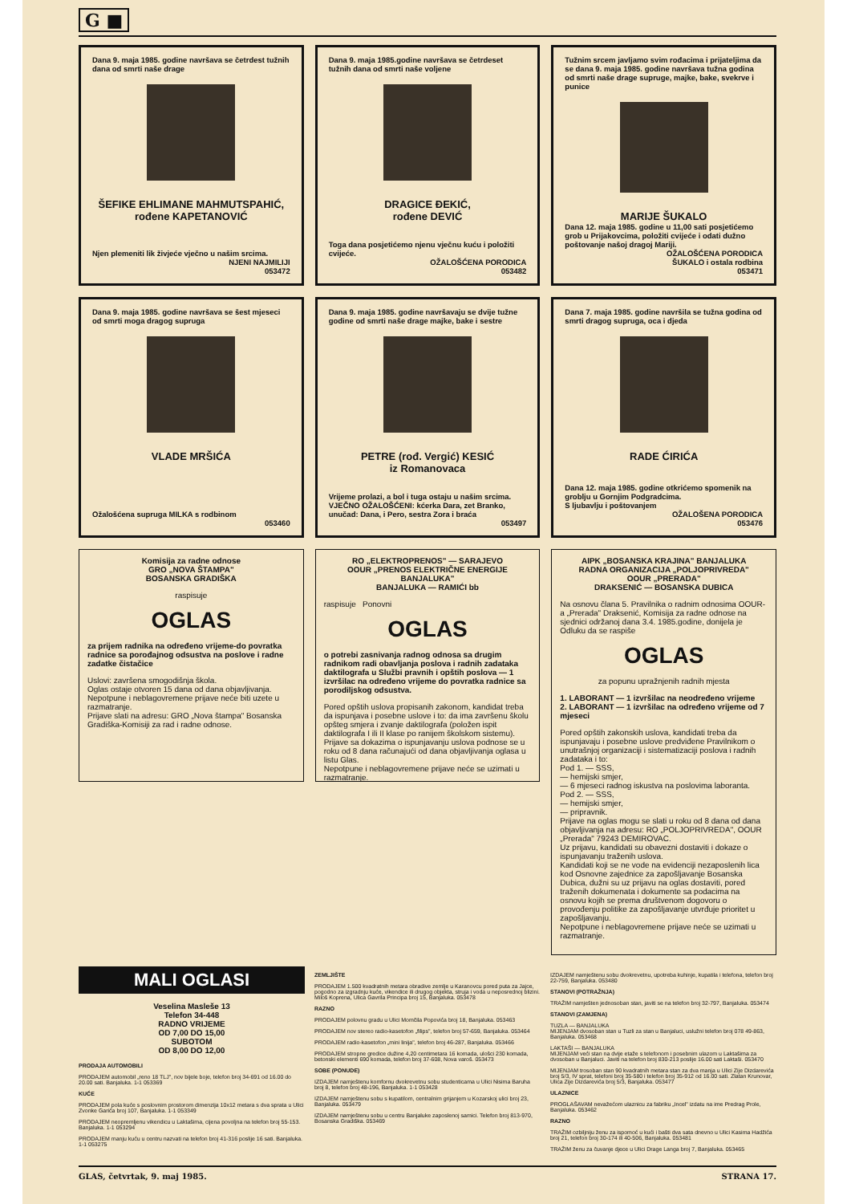G ■
Dana 9. maja 1985. godine navršava se četrdest tužnih dana od smrti naše drage
ŠEFIKE EHLIMANE MAHMUTSPAHIĆ, rođene KAPETANOVIĆ
Njen plemeniti lik živjeće vječno u našim srcima.
NJENI NAJMILIJI
053472
Dana 9. maja 1985.godine navršava se četrdeset tužnih dana od smrti naše voljene
DRAGICE ĐEKIĆ,
rođene DEVIĆ
Toga dana posjetićemo njenu vječnu kuću i položiti cvijeće.
OŽALOŠĆENA PORODICA
053482
Tužnim srcem javljamo svim rođacima i prijateljima da se dana 9. maja 1985. godine navršava tužna godina od smrti naše drage supruge, majke, bake, svekrve i punice
MARIJE ŠUKALO
Dana 12. maja 1985. godine u 11,00 sati posjetićemo grob u Prijakovcima, položiti cvijeće i odati dužno poštovanje našoj dragoj Mariji.
OŽALOŠĆENA PORODICA
ŠUKALO i ostala rodbina
053471
Dana 9. maja 1985. godine navršava se šest mjeseci od smrti moga dragog supruga
VLADE MRŠIĆA
Ožalošćena supruga MILKA s rodbinom
053460
Dana 9. maja 1985. godine navršavaju se dvije tužne godine od smrti naše drage majke, bake i sestre
PETRE (rođ. Vergić) KESIĆ
iz Romanovaca
Vrijeme prolazi, a bol i tuga ostaju u našim srcima.
VJEČNO OŽALOŠĆENI: kćerka Dara, zet Branko, unučad: Dana, i Pero, sestra Zora i braća
053497
Dana 7. maja 1985. godine navršila se tužna godina od smrti dragog supruga, oca i djeda
RADE ĆIRIĆA
Dana 12. maja 1985. godine otkrićemo spomenik na groblju u Gornjim Podgradcima.
S ljubavlju i poštovanjem
OŽALOŠENA PORODICA
053476
Komisija za radne odnose
GRO „NOVA ŠTAMPA"
BOSANSKA GRADIŠKA
raspisuje
OGLAS
za prijem radnika na određeno vrijeme-do povratka radnice sa porođajnog odsustva na poslove i radne zadatke čistačice
Uslovi: završena smogodišnja škola.
Oglas ostaje otvoren 15 dana od dana objavljivanja.
Nepotpune i neblagovremene prijave neće biti uzete u razmatranje.
Prijave slati na adresu: GRO „Nova štampa" Bosanska Gradiška-Komisiji za rad i radne odnose.
RO „ELEKTROPRENOS" — SARAJEVO
OOUR „PRENOS ELEKTRIČNE ENERGIJE BANJALUKA"
BANJALUKA — RAMIĆI bb
raspisuje Ponovni
OGLAS
o potrebi zasnivanja radnog odnosa sa drugim radnikom radi obavljanja poslova i radnih zadataka daktilografa u Službi pravnih i opštih poslova — 1 izvršilac na određeno vrijeme do povratka radnice sa porodiljskog odsustva.
Pored opštih uslova propisanih zakonom, kandidat treba da ispunjava i posebne uslove i to: da ima završenu školu opšteg smjera i zvanje daktilografa (položen ispit daktilografa I ili II klase po ranijem školskom sistemu).
Prijave sa dokazima o ispunjavanju uslova podnose se u roku od 8 dana računajući od dana objavljivanja oglasa u listu Glas.
Nepotpune i neblagovremene prijave neće se uzimati u razmatranje.
AIPK „BOSANSKA KRAJINA" BANJALUKA
RADNA ORGANIZACIJA „POLJOPRIVREDA"
OOUR „PRERADA"
DRAKSENIĆ — BOSANSKA DUBICA
Na osnovu člana 5. Pravilnika o radnim odnosima OOUR-a „Prerada" Draksenić, Komisija za radne odnose na sjednici održanoj dana 3.4. 1985.godine, donijela je Odluku da se raspiše
OGLAS
za popunu upražnjenih radnih mjesta
1. LABORANT — 1 izvršilac na neodređeno vrijeme
2. LABORANT — 1 izvršilac na određeno vrijeme od 7 mjeseci
Pored opštih zakonskih uslova, kandidati treba da ispunjavaju i posebne uslove predviđene Pravilnikom o unutrašnjoj organizaciji i sistematizaciji poslova i radnih zadataka i to:
Pod 1. — SSS,
— hemijski smjer,
— 6 mjeseci radnog iskustva na poslovima laboranta.
Pod 2. — SSS,
— hemijski smjer,
— pripravnik.
Prijave na oglas mogu se slati u roku od 8 dana od dana objavljivanja na adresu: RO „POLJOPRIVREDA", OOUR „Prerada" 79243 DEMIROVAC.
Uz prijavu, kandidati su obavezni dostaviti i dokaze o ispunjavanju traženih uslova.
Kandidati koji se ne vode na evidenciji nezaposlenih lica kod Osnovne zajednice za zapošljavanje Bosanska Dubica, dužni su uz prijavu na oglas dostaviti, pored traženih dokumenata i dokumente sa podacima na osnovu kojih se prema društvenom dogovoru o provođenju politike za zapošljavanje utvrđuje prioritet u zapošljavanju.
Nepotpune i neblagovremene prijave neće se uzimati u razmatranje.
MALI OGLASI
Veselina Masleše 13
Telefon 34-448
RADNO VRIJEME
OD 7,00 DO 15,00
SUBOTOM
OD 8,00 DO 12,00
PRODAJA AUTOMOBILI
PRODAJEM automobil „reno 18 TLJ", nov bijele boje, telefon broj 34-691 od 16.00 do 20.00 sati. Banjaluka. 1-1 053369
KUĆE
PRODAJEM pola kuće s poslovnim prostorom dimenzija 10x12 metara s dva sprata u Ulici Zvonke Garića broj 107, Banjaluka. 1-1 053349
PRODAJEM neopremljenu vikendicu u Laktašima, cijena povoljna na telefon broj 55-153. Banjaluka. 1-1 053294
PRODAJEM manju kuću u centru nazvati na telefon broj 41-316 poslije 16 sati. Banjaluka. 1-1 053275
ZEMLJIŠTE
PRODAJEM 1.500 kvadratnih metara obradive zemlje u Karanovcu pored puta za Jajce, pogodno za izgradnju kuće, vikendice ili drugog objekta, struja i voda u neposrednoj blizini. Miloš Koprena, Ulica Gavrila Principa broj 15, Banjaluka. 053478
RAZNO
PRODAJEM polovnu gradu u Ulici Momčila Popovića broj 18, Banjaluka. 053463
PRODAJEM nov stereo radio-kasetofon „filips", telefon broj 57-659, Banjaluka. 053464
PRODAJEM radio-kasetofon „mini linija", telefon broj 46-287, Banjaluka. 053466
PRODAJEM stropne gredice dužine 4,20 centimetara 16 komada, ulošci 230 komada, betonski elementi 690 komada, telefon broj 37-608, Nova varoš. 053473
SOBE (PONUDE)
IZDAJEM namještenu komfornu dvokrevetnu sobu studenticama u Ulici Nisima Baruha broj 8, telefon broj 48-196, Banjaluka. 1-1 053428
IZDAJEM namještenu sobu s kupatilom, centralnim grijanjem u Kozarskoj ulici broj 23, Banjaluka. 053479
IZDAJEM namještenu sobu u centru Banjaluke zaposlenoj samici. Telefon broj 813-970, Bosanska Gradiška. 053469
IZDAJEM namještenu sobu dvokrevetnu, upotreba kuhinje, kupatila i telefona, telefon broj 22-759, Banjaluka. 053480
STANOVI (POTRAŽNJA)
TRAŽIM namješten jednosoban stan, javiti se na telefon broj 32-797, Banjaluka. 053474
STANOVI (ZAMJENA)
TUZLA — BANJALUKA
MIJENJAM dvosoban stan u Tuzli za stan u Banjaluci, uslužni telefon broj 078 49-863, Banjaluka. 053468
LAKTAŠI — BANJALUKA
MIJENJAM veći stan na dvije etaže s telefonom i posebnim ulazom u Laktašima za dvosoban u Banjaluci. Javiti na telefon broj 830-213 poslije 16.00 sati Laktaši. 053470
MIJENJAM trosoban stan 90 kvadratnih metara stan za dva manja u Ulici Zije Dizdarevića broj 5/3, IV sprat, telefoni broj 35-580 i telefon broj 35-912 od 16.00 sati. Zlatan Krunovar, Ulica Zije Dizdarevića broj 5/3, Banjaluka. 053477
ULAZNICE
PROGLAŠAVAM nevažećom ulaznicu za fabriku „Incel" izdatu na ime Predrag Prole, Banjaluka. 053462
RAZNO
TRAŽIM ozbiljniju ženu za ispomoć u kući i bašti dva sata dnevno u Ulici Kasima Hadžića broj 21, telefon broj 30-174 ili 40-506, Banjaluka. 053481
TRAŽIM ženu za čuvanje djece u Ulici Drage Langa broj 7, Banjaluka. 053465
GLAS, četvrtak, 9. maj 1985. STRANA 17.